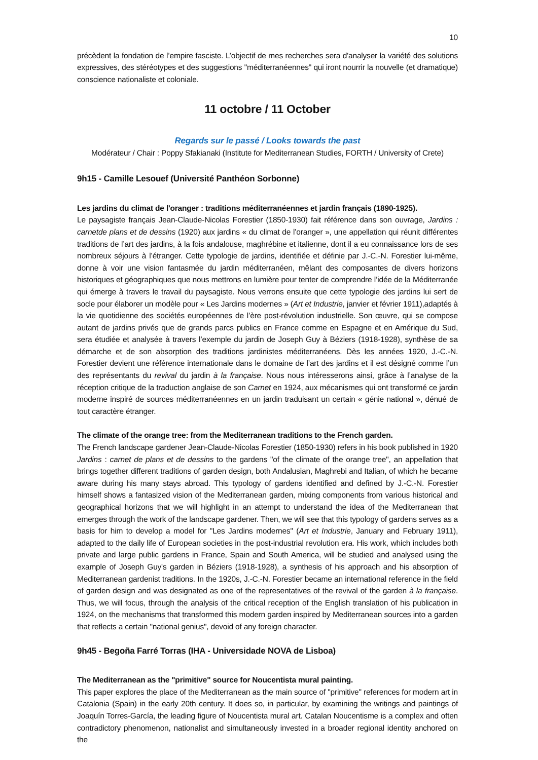10
précèdent la fondation de l’empire fasciste. L’objectif de mes recherches sera d'analyser la variété des solutions expressives, des stéréotypes et des suggestions "méditerranéennes" qui iront nourrir la nouvelle (et dramatique) conscience nationaliste et coloniale.
11 octobre / 11 October
Regards sur le passé / Looks towards the past
Modérateur / Chair : Poppy Sfakianaki (Institute for Mediterranean Studies, FORTH / University of Crete)
9h15 - Camille Lesouef (Université Panthéon Sorbonne)
Les jardins du climat de l'oranger : traditions méditerranéennes et jardin français (1890-1925).
Le paysagiste français Jean-Claude-Nicolas Forestier (1850-1930) fait référence dans son ouvrage, Jardins : carnetde plans et de dessins (1920) aux jardins « du climat de l’oranger », une appellation qui réunit différentes traditions de l’art des jardins, à la fois andalouse, maghrébine et italienne, dont il a eu connaissance lors de ses nombreux séjours à l’étranger. Cette typologie de jardins, identifiée et définie par J.-C.-N. Forestier lui-même, donne à voir une vision fantasmée du jardin méditerranéen, mêlant des composantes de divers horizons historiques et géographiques que nous mettrons en lumière pour tenter de comprendre l’idée de la Méditerranée qui émerge à travers le travail du paysagiste. Nous verrons ensuite que cette typologie des jardins lui sert de socle pour élaborer un modèle pour « Les Jardins modernes » (Art et Industrie, janvier et février 1911),adaptés à la vie quotidienne des sociétés européennes de l’ère post-révolution industrielle. Son œuvre, qui se compose autant de jardins privés que de grands parcs publics en France comme en Espagne et en Amérique du Sud, sera étudiée et analysée à travers l’exemple du jardin de Joseph Guy à Béziers (1918-1928), synthèse de sa démarche et de son absorption des traditions jardinistes méditerranéens. Dès les années 1920, J.-C.-N. Forestier devient une référence internationale dans le domaine de l’art des jardins et il est désigné comme l’un des représentants du revival du jardin à la française. Nous nous intéresserons ainsi, grâce à l’analyse de la réception critique de la traduction anglaise de son Carnet en 1924, aux mécanismes qui ont transformé ce jardin moderne inspiré de sources méditerranéennes en un jardin traduisant un certain « génie national », dénué de tout caractère étranger.
The climate of the orange tree: from the Mediterranean traditions to the French garden.
The French landscape gardener Jean-Claude-Nicolas Forestier (1850-1930) refers in his book published in 1920 Jardins : carnet de plans et de dessins to the gardens "of the climate of the orange tree", an appellation that brings together different traditions of garden design, both Andalusian, Maghrebi and Italian, of which he became aware during his many stays abroad. This typology of gardens identified and defined by J.-C.-N. Forestier himself shows a fantasized vision of the Mediterranean garden, mixing components from various historical and geographical horizons that we will highlight in an attempt to understand the idea of the Mediterranean that emerges through the work of the landscape gardener. Then, we will see that this typology of gardens serves as a basis for him to develop a model for "Les Jardins modernes" (Art et Industrie, January and February 1911), adapted to the daily life of European societies in the post-industrial revolution era. His work, which includes both private and large public gardens in France, Spain and South America, will be studied and analysed using the example of Joseph Guy's garden in Béziers (1918-1928), a synthesis of his approach and his absorption of Mediterranean gardenist traditions. In the 1920s, J.-C.-N. Forestier became an international reference in the field of garden design and was designated as one of the representatives of the revival of the garden à la française. Thus, we will focus, through the analysis of the critical reception of the English translation of his publication in 1924, on the mechanisms that transformed this modern garden inspired by Mediterranean sources into a garden that reflects a certain "national genius", devoid of any foreign character.
9h45 - Begoña Farré Torras (IHA - Universidade NOVA de Lisboa)
The Mediterranean as the "primitive" source for Noucentista mural painting.
This paper explores the place of the Mediterranean as the main source of "primitive" references for modern art in Catalonia (Spain) in the early 20th century. It does so, in particular, by examining the writings and paintings of Joaquín Torres-García, the leading figure of Noucentista mural art. Catalan Noucentisme is a complex and often contradictory phenomenon, nationalist and simultaneously invested in a broader regional identity anchored on the